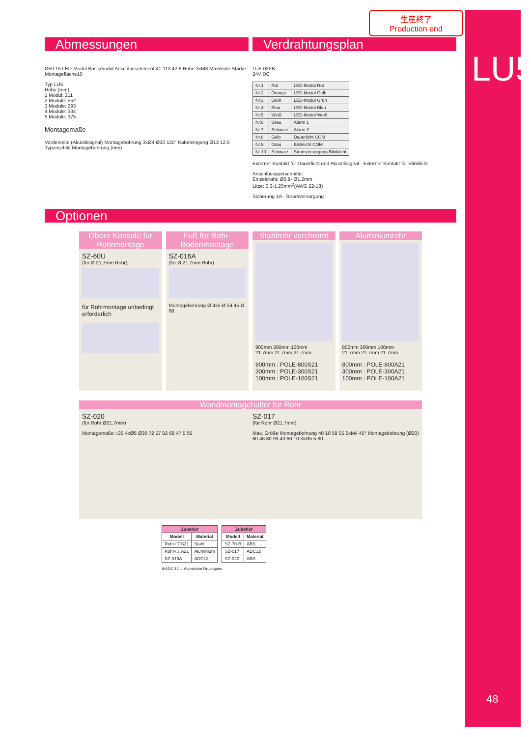LU5
48
生産終了
Production end
Abmessungen Verdrahtungsplan
Ø50 15 LED-Modul Basismodul Anschlusselement 41 113 42.6 Höhe 3xM3 Maximale Stärke Montagefläche10
Typ LU5
Höhe (mm)
1 Modul: 211
2 Module: 252
3 Module: 293
4 Module: 334
5 Module: 375
Montagemaße
Vorderseite (Akustiksignal) Montagebohrung 3xØ4 Ø30 120° Kabeleingang Ø13 12.5 Typenschild Montagebohrung (mm)
LU5-02FB
24V DC
| Nr.1 | Rot | LED-Modul Rot |
| Nr.2 | Orange | LED-Modul Gelb |
| Nr.3 | Grün | LED-Modul Grün |
| Nr.4 | Blau | LED-Modul Blau |
| Nr.5 | Weiß | LED-Modul Weiß |
| Nr.6 | Grau | Alarm 1 |
| Nr.7 | Schwarz | Alarm 2 |
| Nr.8 | Gelb | Dauerlicht COM |
| Nr.9 | Grau | Blinklicht COM |
| Nr.10 | Schwarz | Stromversorgung Blinklicht |
Externer Kontakt für Dauerlicht und Akustiksignal · Externer Kontakt für Blinklicht
Anschlussquerschnitte:
Einzeldraht: Ø0.8- Ø1.2mm
Litze: 0.3-1.25mm<sup>2</sup>(AWG 22-18)
Sicherung 1A · Stromversorgung
Optionen
Obere Konsole für Rohrmontage
SZ-60U
(für Ø 21,7mm Rohr)
für Rohrmontage unbedingt erforderlich
Fuß für Rohr-Bodenmontage
SZ-016A
(für Ø 21,7mm Rohr)
Montagebohrung Ø 4x5 Ø 54 45 Ø 68
Stahlrohr verchromt
800mm 300mm 100mm
21.7mm 21.7mm 21.7mm
800mm : POLE-800S21
300mm : POLE-300S21
100mm : POLE-100S21
Aluminiumrohr
800mm 300mm 100mm
21.7mm 21.7mm 21.7mm
800mm : POLE-800A21
300mm : POLE-300A21
100mm : POLE-100A21
Wandmontagehalter für Rohr
SZ-020
(für Rohr Ø21,7mm)
Montagemaße □35 4xØ5 Ø30 72 57 82 68 47.5 55
SZ-017
(für Rohr Ø21,7mm)
Max. Größe Montagebohrung 40 10 59 55 2xM4 45° Montagebohrung (Ø20) 60 46 80 93 43 60 10 3xØ5.5 80
| Zubehör | |
| --- | --- |
| Modell | Material |
| Rohr-□□S21 | Stahl |
| Rohr-□□A21 | Aluminium |
| SZ-016A | ADC12 |
| Zubehör | |
| --- | --- |
| Modell | Material |
| SZ-70-B | ABS |
| SZ-017 | ADC12 |
| SZ-020 | ABS |
※ADC 12 …Aluminium Druckguss